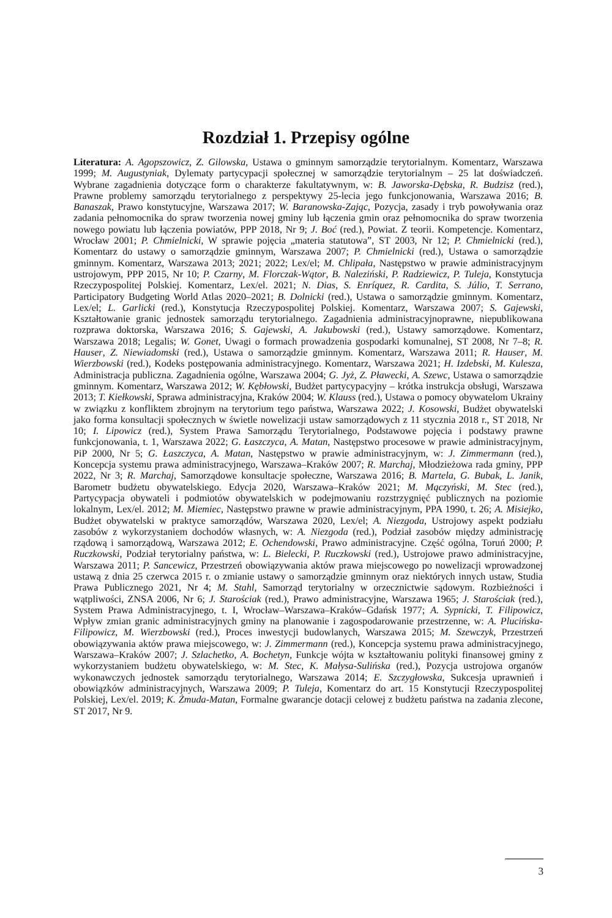Rozdział 1. Przepisy ogólne
Literatura: A. Agopszowicz, Z. Gilowska, Ustawa o gminnym samorządzie terytorialnym. Komentarz, Warszawa 1999; M. Augustyniak, Dylematy partycypacji społecznej w samorządzie terytorialnym – 25 lat doświadczeń. Wybrane zagadnienia dotyczące form o charakterze fakultatywnym, w: B. Jaworska-Dębska, R. Budzisz (red.), Prawne problemy samorządu terytorialnego z perspektywy 25-lecia jego funkcjonowania, Warszawa 2016; B. Banaszak, Prawo konstytucyjne, Warszawa 2017; W. Baranowska-Zając, Pozycja, zasady i tryb powoływania oraz zadania pełnomocnika do spraw tworzenia nowej gminy lub łączenia gmin oraz pełnomocnika do spraw tworzenia nowego powiatu lub łączenia powiatów, PPP 2018, Nr 9; J. Boć (red.), Powiat. Z teorii. Kompetencje. Komentarz, Wrocław 2001; P. Chmielnicki, W sprawie pojęcia „materia statutowa”, ST 2003, Nr 12; P. Chmielnicki (red.), Komentarz do ustawy o samorządzie gminnym, Warszawa 2007; P. Chmielnicki (red.), Ustawa o samorządzie gminnym. Komentarz, Warszawa 2013; 2021; 2022; Lex/el; M. Chlipała, Następstwo w prawie administracyjnym ustrojowym, PPP 2015, Nr 10; P. Czarny, M. Florczak-Wątor, B. Naleziński, P. Radziewicz, P. Tuleja, Konstytucja Rzeczypospolitej Polskiej. Komentarz, Lex/el. 2021; N. Dias, S. Enríquez, R. Cardita, S. Júlio, T. Serrano, Participatory Budgeting World Atlas 2020–2021; B. Dolnicki (red.), Ustawa o samorządzie gminnym. Komentarz, Lex/el; L. Garlicki (red.), Konstytucja Rzeczypospolitej Polskiej. Komentarz, Warszawa 2007; S. Gajewski, Kształtowanie granic jednostek samorządu terytorialnego. Zagadnienia administracyjnoprawne, niepublikowana rozprawa doktorska, Warszawa 2016; S. Gajewski, A. Jakubowski (red.), Ustawy samorządowe. Komentarz, Warszawa 2018; Legalis; W. Gonet, Uwagi o formach prowadzenia gospodarki komunalnej, ST 2008, Nr 7–8; R. Hauser, Z. Niewiadomski (red.), Ustawa o samorządzie gminnym. Komentarz, Warszawa 2011; R. Hauser, M. Wierzbowski (red.), Kodeks postępowania administracyjnego. Komentarz, Warszawa 2021; H. Izdebski, M. Kulesza, Administracja publiczna. Zagadnienia ogólne, Warszawa 2004; G. Jyż, Z. Pławecki, A. Szewc, Ustawa o samorządzie gminnym. Komentarz, Warszawa 2012; W. Kębłowski, Budżet partycypacyjny – krótka instrukcja obsługi, Warszawa 2013; T. Kiełkowski, Sprawa administracyjna, Kraków 2004; W. Klauss (red.), Ustawa o pomocy obywatelom Ukrainy w związku z konfliktem zbrojnym na terytorium tego państwa, Warszawa 2022; J. Kosowski, Budżet obywatelski jako forma konsultacji społecznych w świetle nowelizacji ustaw samorządowych z 11 stycznia 2018 r., ST 2018, Nr 10; I. Lipowicz (red.), System Prawa Samorządu Terytorialnego, Podstawowe pojęcia i podstawy prawne funkcjonowania, t. 1, Warszawa 2022; G. Łaszczyca, A. Matan, Następstwo procesowe w prawie administracyjnym, PiP 2000, Nr 5; G. Łaszczyca, A. Matan, Następstwo w prawie administracyjnym, w: J. Zimmermann (red.), Koncepcja systemu prawa administracyjnego, Warszawa–Kraków 2007; R. Marchaj, Młodzieżowa rada gminy, PPP 2022, Nr 3; R. Marchaj, Samorządowe konsultacje społeczne, Warszawa 2016; B. Martela, G. Bubak, L. Janik, Barometr budżetu obywatelskiego. Edycja 2020, Warszawa–Kraków 2021; M. Mączyński, M. Stec (red.), Partycypacja obywateli i podmiotów obywatelskich w podejmowaniu rozstrzygnięć publicznych na poziomie lokalnym, Lex/el. 2012; M. Miemiec, Następstwo prawne w prawie administracyjnym, PPA 1990, t. 26; A. Misiejko, Budżet obywatelski w praktyce samorządów, Warszawa 2020, Lex/el; A. Niezgoda, Ustrojowy aspekt podziału zasobów z wykorzystaniem dochodów własnych, w: A. Niezgoda (red.), Podział zasobów między administrację rządową i samorządową, Warszawa 2012; E. Ochendowski, Prawo administracyjne. Część ogólna, Toruń 2000; P. Ruczkowski, Podział terytorialny państwa, w: L. Bielecki, P. Ruczkowski (red.), Ustrojowe prawo administracyjne, Warszawa 2011; P. Sancewicz, Przestrzeń obowiązywania aktów prawa miejscowego po nowelizacji wprowadzonej ustawą z dnia 25 czerwca 2015 r. o zmianie ustawy o samorządzie gminnym oraz niektórych innych ustaw, Studia Prawa Publicznego 2021, Nr 4; M. Stahl, Samorząd terytorialny w orzecznictwie sądowym. Rozbieżności i wątpliwości, ZNSA 2006, Nr 6; J. Starościak (red.), Prawo administracyjne, Warszawa 1965; J. Starościak (red.), System Prawa Administracyjnego, t. I, Wrocław–Warszawa–Kraków–Gdańsk 1977; A. Sypnicki, T. Filipowicz, Wpływ zmian granic administracyjnych gminy na planowanie i zagospodarowanie przestrzenne, w: A. Plucińska-Filipowicz, M. Wierzbowski (red.), Proces inwestycji budowlanych, Warszawa 2015; M. Szewczyk, Przestrzeń obowiązywania aktów prawa miejscowego, w: J. Zimmermann (red.), Koncepcja systemu prawa administracyjnego, Warszawa–Kraków 2007; J. Szlachetko, A. Bochetyn, Funkcje wójta w kształtowaniu polityki finansowej gminy z wykorzystaniem budżetu obywatelskiego, w: M. Stec, K. Małysa-Sulińska (red.), Pozycja ustrojowa organów wykonawczych jednostek samorządu terytorialnego, Warszawa 2014; E. Szczygłowska, Sukcesja uprawnień i obowiązków administracyjnych, Warszawa 2009; P. Tuleja, Komentarz do art. 15 Konstytucji Rzeczypospolitej Polskiej, Lex/el. 2019; K. Żmuda-Matan, Formalne gwarancje dotacji celowej z budżetu państwa na zadania zlecone, ST 2017, Nr 9.
3